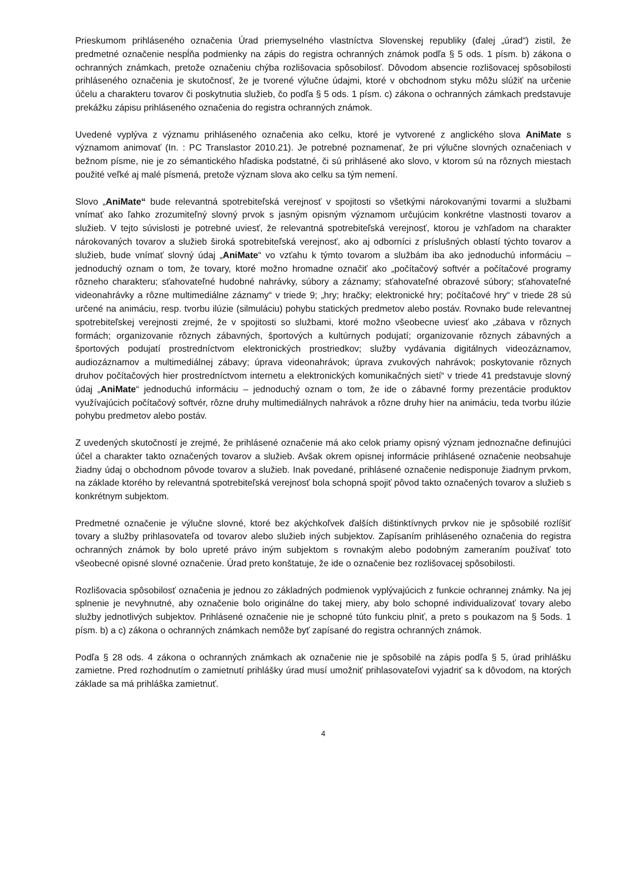Prieskumom prihláseného označenia Úrad priemyselného vlastníctva Slovenskej republiky (ďalej „úrad“) zistil, že predmetné označenie nespĺňa podmienky na zápis do registra ochranných známok podľa § 5 ods. 1 písm. b) zákona o ochranných známkach, pretože označeniu chýba rozlišovacia spôsobilosť. Dôvodom absencie rozlišovacej spôsobilosti prihláseného označenia je skutočnosť, že je tvorené výlučne údajmi, ktoré v obchodnom styku môžu slúžiť na určenie účelu a charakteru tovarov či poskytnutia služieb, čo podľa § 5 ods. 1 písm. c) zákona o ochranných zámkach predstavuje prekážku zápisu prihláseného označenia do registra ochranných známok.
Uvedené vyplýva z významu prihláseného označenia ako celku, ktoré je vytvorené z anglického slova AniMate s významom animovať (In. : PC Translastor 2010.21). Je potrebné poznamenať, že pri výlučne slovných označeniach v bežnom písme, nie je zo sémantického hľadiska podstatné, či sú prihlásené ako slovo, v ktorom sú na rôznych miestach použité veľké aj malé písmená, pretože význam slova ako celku sa tým nemení.
Slovo „AniMate“ bude relevantná spotrebiteľská verejnosť v spojitosti so všetkými nárokovanými tovarmi a službami vnímať ako ľahko zrozumiteľný slovný prvok s jasným opisným významom určujúcim konkrétne vlastnosti tovarov a služieb. V tejto súvislosti je potrebné uviesť, že relevantná spotrebiteľská verejnosť, ktorou je vzhľadom na charakter nárokovaných tovarov a služieb široká spotrebiteľská verejnosť, ako aj odborníci z príslušných oblastí týchto tovarov a služieb, bude vnímať slovný údaj „AniMate“ vo vzťahu k týmto tovarom a službám iba ako jednoduchú informáciu – jednoduchý oznam o tom, že tovary, ktoré možno hromadne označiť ako „počítačový softvér a počítačové programy rôzneho charakteru; sťahovateľné hudobné nahrávky, súbory a záznamy; sťahovateľné obrazové súbory; sťahovateľné videonahrávky a rôzne multimediálne záznamy“ v triede 9; „hry; hračky; elektronické hry; počítačové hry“ v triede 28 sú určené na animáciu, resp. tvorbu ilúzie (silmuláciu) pohybu statických predmetov alebo postáv. Rovnako bude relevantnej spotrebiteľskej verejnosti zrejmé, že v spojitosti so službami, ktoré možno všeobecne uviesť ako „zábava v rôznych formách; organizovanie rôznych zábavných, športových a kultúrnych podujatí; organizovanie rôznych zábavných a športových podujatí prostredníctvom elektronických prostriedkov; služby vydávania digitálnych videozáznamov, audiozáznamov a multimediálnej zábavy; úprava videonahrávok; úprava zvukových nahrávok; poskytovanie rôznych druhov počítačových hier prostredníctvom internetu a elektronických komunikačných sietí“ v triede 41 predstavuje slovný údaj „AniMate“ jednoduchú informáciu – jednoduchý oznam o tom, že ide o zábavné formy prezentácie produktov využívajúcich počítačový softvér, rôzne druhy multimediálnych nahrávok a rôzne druhy hier na animáciu, teda tvorbu ilúzie pohybu predmetov alebo postáv.
Z uvedených skutočností je zrejmé, že prihlásené označenie má ako celok priamy opisný význam jednoznačne definujúci účel a charakter takto označených tovarov a služieb. Avšak okrem opisnej informácie prihlásené označenie neobsahuje žiadny údaj o obchodnom pôvode tovarov a služieb. Inak povedané, prihlásené označenie nedisponuje žiadnym prvkom, na základe ktorého by relevantná spotrebiteľská verejnosť bola schopná spojiť pôvod takto označených tovarov a služieb s konkrétnym subjektom.
Predmetné označenie je výlučne slovné, ktoré bez akýchkoľvek ďalších dištinktívnych prvkov nie je spôsobilé rozlíšiť tovary a služby prihlasovateľa od tovarov alebo služieb iných subjektov. Zapísaním prihláseného označenia do registra ochranných známok by bolo upreté právo iným subjektom s rovnakým alebo podobným zameraním používať toto všeobecné opisné slovné označenie. Úrad preto konštatuje, že ide o označenie bez rozlišovacej spôsobilosti.
Rozlišovacia spôsobilosť označenia je jednou zo základných podmienok vyplývajúcich z funkcie ochrannej známky. Na jej splnenie je nevyhnutné, aby označenie bolo originálne do takej miery, aby bolo schopné individualizovať tovary alebo služby jednotlivých subjektov. Prihlásené označenie nie je schopné túto funkciu plniť, a preto s poukazom na § 5ods. 1 písm. b) a c) zákona o ochranných známkach nemôže byť zapísané do registra ochranných známok.
Podľa § 28 ods. 4 zákona o ochranných známkach ak označenie nie je spôsobilé na zápis podľa § 5, úrad prihlášku zamietne. Pred rozhodnutím o zamietnutí prihlášky úrad musí umožniť prihlasovateľovi vyjadriť sa k dôvodom, na ktorých základe sa má prihláška zamietnuť.
4